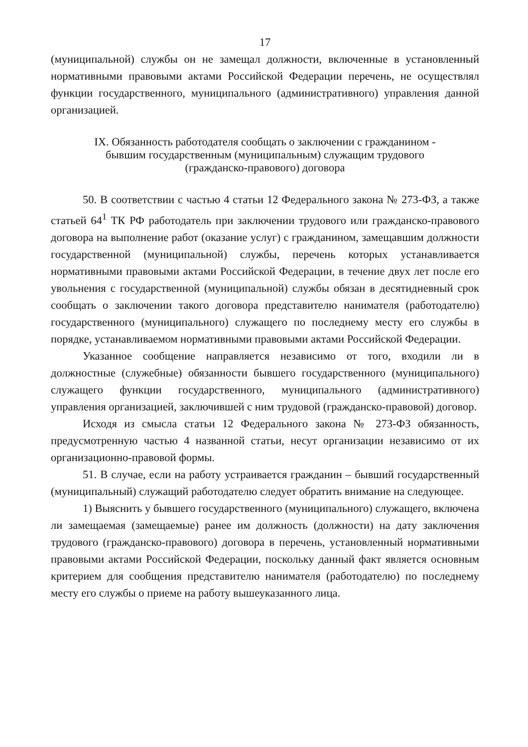17
(муниципальной) службы он не замещал должности, включенные в установленный нормативными правовыми актами Российской Федерации перечень, не осуществлял функции государственного, муниципального (административного) управления данной организацией.
IX. Обязанность работодателя сообщать о заключении с гражданином -
бывшим государственным (муниципальным) служащим трудового
(гражданско-правового) договора
50. В соответствии с частью 4 статьи 12 Федерального закона № 273-ФЗ, а также статьей 64<sup>1</sup> ТК РФ работодатель при заключении трудового или гражданско-правового договора на выполнение работ (оказание услуг) с гражданином, замещавшим должности государственной (муниципальной) службы, перечень которых устанавливается нормативными правовыми актами Российской Федерации, в течение двух лет после его увольнения с государственной (муниципальной) службы обязан в десятидневный срок сообщать о заключении такого договора представителю нанимателя (работодателю) государственного (муниципального) служащего по последнему месту его службы в порядке, устанавливаемом нормативными правовыми актами Российской Федерации.
Указанное сообщение направляется независимо от того, входили ли в должностные (служебные) обязанности бывшего государственного (муниципального) служащего функции государственного, муниципального (административного) управления организацией, заключившей с ним трудовой (гражданско-правовой) договор.
Исходя из смысла статьи 12 Федерального закона № 273-ФЗ обязанность, предусмотренную частью 4 названной статьи, несут организации независимо от их организационно-правовой формы.
51. В случае, если на работу устраивается гражданин – бывший государственный (муниципальный) служащий работодателю следует обратить внимание на следующее.
1) Выяснить у бывшего государственного (муниципального) служащего, включена ли замещаемая (замещаемые) ранее им должность (должности) на дату заключения трудового (гражданско-правового) договора в перечень, установленный нормативными правовыми актами Российской Федерации, поскольку данный факт является основным критерием для сообщения представителю нанимателя (работодателю) по последнему месту его службы о приеме на работу вышеуказанного лица.